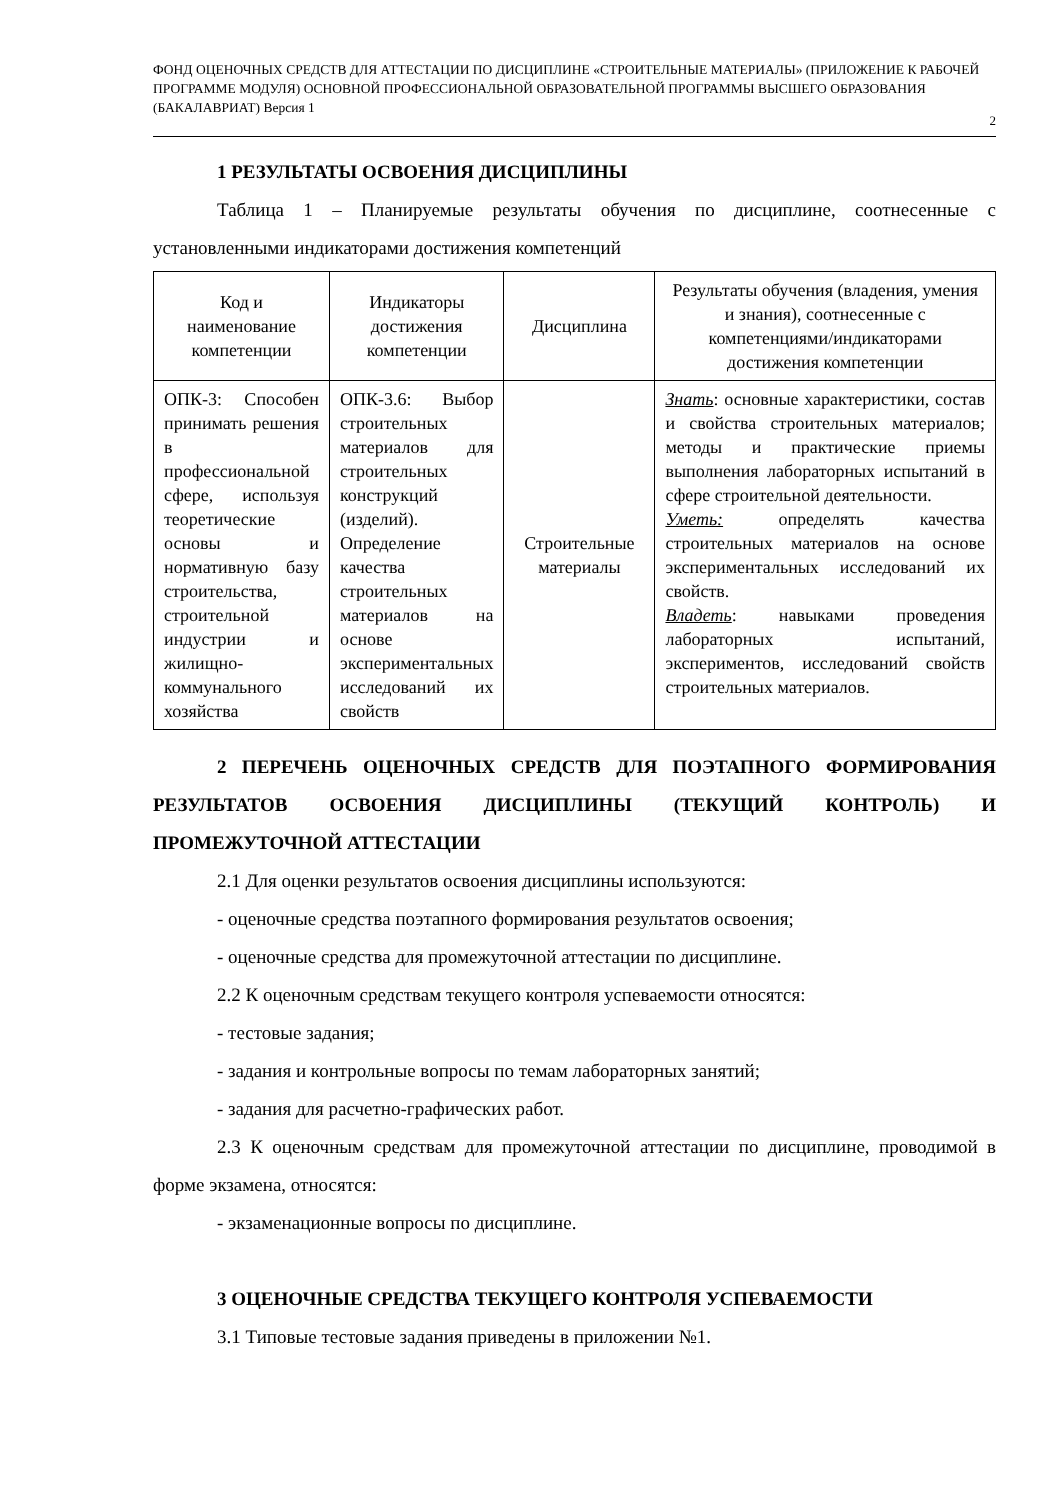ФОНД ОЦЕНОЧНЫХ СРЕДСТВ ДЛЯ АТТЕСТАЦИИ ПО ДИСЦИПЛИНЕ «СТРОИТЕЛЬНЫЕ МАТЕРИАЛЫ» (ПРИЛОЖЕНИЕ К РАБОЧЕЙ ПРОГРАММЕ МОДУЛЯ) ОСНОВНОЙ ПРОФЕССИОНАЛЬНОЙ ОБРАЗОВАТЕЛЬНОЙ ПРОГРАММЫ ВЫСШЕГО ОБРАЗОВАНИЯ (БАКАЛАВРИАТ) Версия 1
2
1 РЕЗУЛЬТАТЫ ОСВОЕНИЯ ДИСЦИПЛИНЫ
Таблица 1 – Планируемые результаты обучения по дисциплине, соотнесенные с установленными индикаторами достижения компетенций
| Код и наименование компетенции | Индикаторы достижения компетенции | Дисциплина | Результаты обучения (владения, умения и знания), соотнесенные с компетенциями/индикаторами достижения компетенции |
| --- | --- | --- | --- |
| ОПК-3: Способен принимать решения в профессиональной сфере, используя теоретические основы и нормативную базу строительства, строительной индустрии и жилищно-коммунального хозяйства | ОПК-3.6: Выбор строительных материалов для строительных конструкций (изделий). Определение качества строительных материалов на основе экспериментальных исследований их свойств | Строительные материалы | Знать : основные характеристики, состав и свойства строительных материалов; методы и практические приемы выполнения лабораторных испытаний в сфере строительной деятельности. Уметь: определять качества строительных материалов на основе экспериментальных исследований их свойств. Владеть : навыками проведения лабораторных испытаний, экспериментов, исследований свойств строительных материалов. |
2 ПЕРЕЧЕНЬ ОЦЕНОЧНЫХ СРЕДСТВ ДЛЯ ПОЭТАПНОГО ФОРМИРОВАНИЯ РЕЗУЛЬТАТОВ ОСВОЕНИЯ ДИСЦИПЛИНЫ (ТЕКУЩИЙ КОНТРОЛЬ) И ПРОМЕЖУТОЧНОЙ АТТЕСТАЦИИ
2.1 Для оценки результатов освоения дисциплины используются:
- оценочные средства поэтапного формирования результатов освоения;
- оценочные средства для промежуточной аттестации по дисциплине.
2.2 К оценочным средствам текущего контроля успеваемости относятся:
- тестовые задания;
- задания и контрольные вопросы по темам лабораторных занятий;
- задания для расчетно-графических работ.
2.3 К оценочным средствам для промежуточной аттестации по дисциплине, проводимой в форме экзамена, относятся:
- экзаменационные вопросы по дисциплине.
3 ОЦЕНОЧНЫЕ СРЕДСТВА ТЕКУЩЕГО КОНТРОЛЯ УСПЕВАЕМОСТИ
3.1 Типовые тестовые задания приведены в приложении №1.